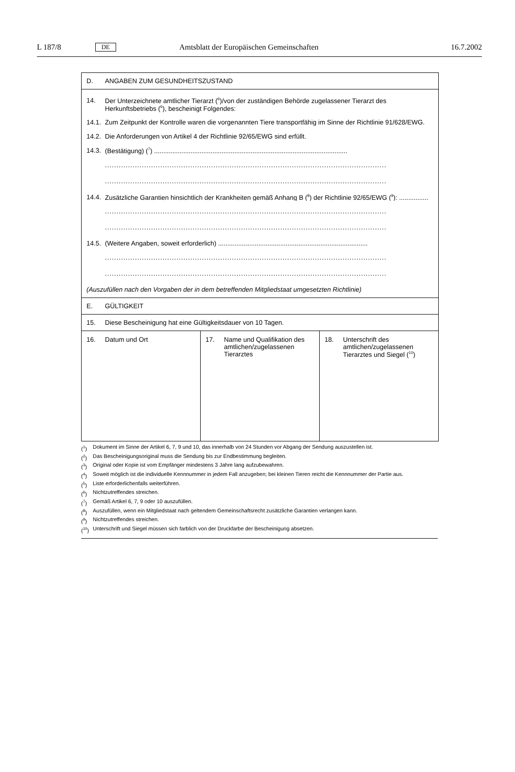L 187/8 DE Amtsblatt der Europäischen Gemeinschaften 16.7.2002
D. ANGABEN ZUM GESUNDHEITSZUSTAND
14. Der Unterzeichnete amtlicher Tierarzt (<sup>6</sup>)/von der zuständigen Behörde zugelassener Tierarzt des Herkunftsbetriebs (<sup>6</sup>), bescheinigt Folgendes:
14.1. Zum Zeitpunkt der Kontrolle waren die vorgenannten Tiere transportfähig im Sinne der Richtlinie 91/628/EWG.
14.2. Die Anforderungen von Artikel 4 der Richtlinie 92/65/EWG sind erfüllt.
14.3. (Bestätigung) (<sup>7</sup>) ..........................................................................................................
..........................................................................................................................
..........................................................................................................................
14.4. Zusätzliche Garantien hinsichtlich der Krankheiten gemäß Anhang B (<sup>8</sup>) der Richtlinie 92/65/EWG (<sup>9</sup>): ................
..........................................................................................................................
..........................................................................................................................
14.5. (Weitere Angaben, soweit erforderlich) ..................................................................................
..........................................................................................................................
..........................................................................................................................
(Auszufüllen nach den Vorgaben der in dem betreffenden Mitgliedstaat umgesetzten Richtlinie)
E. GÜLTIGKEIT
15. Diese Bescheinigung hat eine Gültigkeitsdauer von 10 Tagen.
16. Datum und Ort 17. Name und Qualifikation des amtlichen/zugelassenen Tierarztes
18. Unterschrift des amtlichen/zugelassenen Tierarztes und Siegel (<sup>10</sup>)
(<sup>1</sup>) Dokument im Sinne der Artikel 6, 7, 9 und 10, das innerhalb von 24 Stunden vor Abgang der Sendung auszustellen ist.
(<sup>2</sup>) Das Bescheinigungsoriginal muss die Sendung bis zur Endbestimmung begleiten.
(<sup>3</sup>) Original oder Kopie ist vom Empfänger mindestens 3 Jahre lang aufzubewahren.
(<sup>4</sup>) Soweit möglich ist die individuelle Kennnummer in jedem Fall anzugeben; bei kleinen Tieren reicht die Kennnummer der Partie aus.
(<sup>5</sup>) Liste erforderlichenfalls weiterführen.
(<sup>6</sup>) Nichtzutreffendes streichen.
(<sup>7</sup>) Gemäß Artikel 6, 7, 9 oder 10 auszufüllen.
(<sup>8</sup>) Auszufüllen, wenn ein Mitgliedstaat nach geltendem Gemeinschaftsrecht zusätzliche Garantien verlangen kann.
(<sup>9</sup>) Nichtzutreffendes streichen.
(<sup>10</sup>) Unterschrift und Siegel müssen sich farblich von der Druckfarbe der Bescheinigung absetzen.